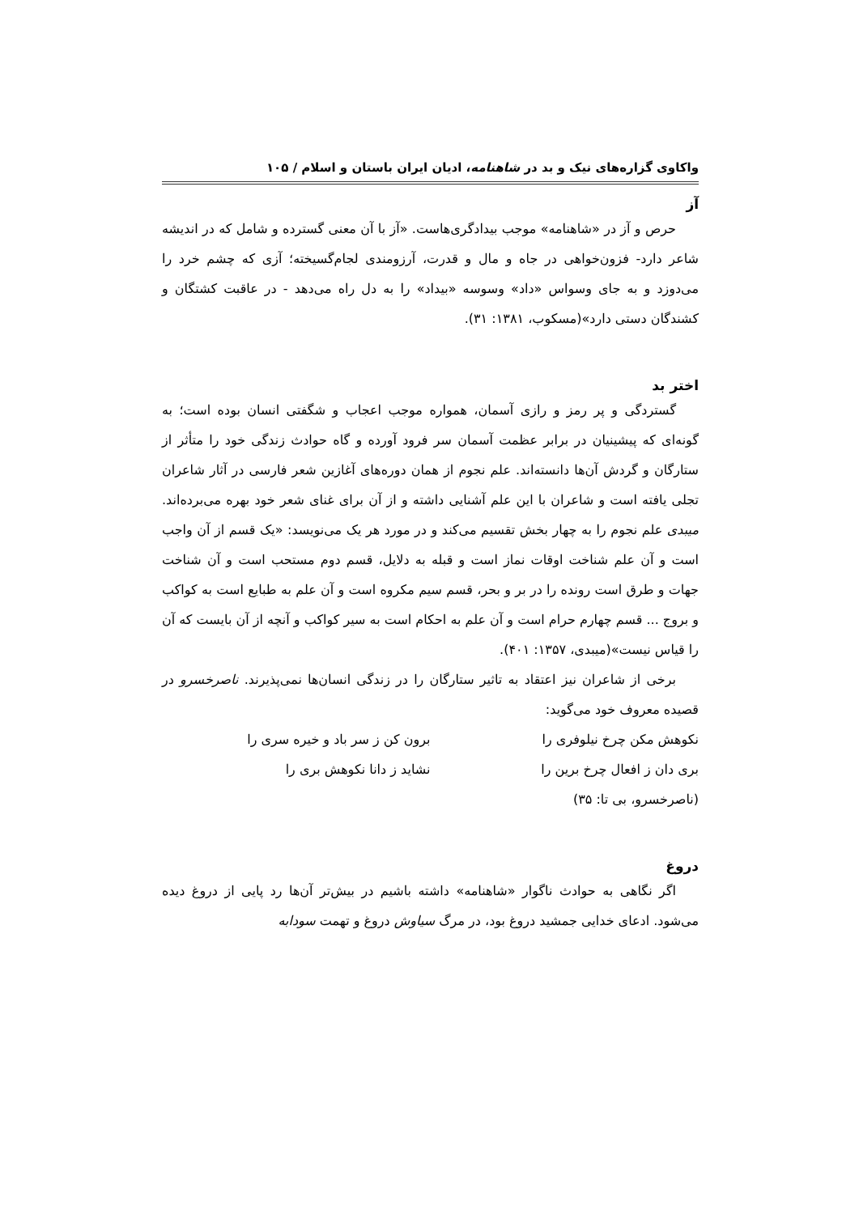واکاوی گزاره‌های نیک و بد در شاهنامه، ادیان ایران باستان و اسلام / ۱۰۵
آز
حرص و آز در «شاهنامه» موجب بیدادگری‌هاست. «آز با آن معنی گسترده و شامل که در اندیشه شاعر دارد- فزون‌خواهی در جاه و مال و قدرت، آرزومندی لجام‌گسیخته؛ آزی که چشم خرد را می‌دوزد و به جای وسواس «داد» وسوسه «بیداد» را به دل راه می‌دهد - در عاقبت کشتگان و کشندگان دستی دارد»(مسکوب، ۱۳۸۱: ۳۱).
اختر بد
گستردگی و پر رمز و رازی آسمان، همواره موجب اعجاب و شگفتی انسان بوده است؛ به گونه‌ای که پیشینیان در برابر عظمت آسمان سر فرود آورده و گاه حوادث زندگی خود را متأثر از ستارگان و گردش آن‌ها دانسته‌اند. علم نجوم از همان دوره‌های آغازین شعر فارسی در آثار شاعران تجلی یافته است و شاعران با این علم آشنایی داشته و از آن برای غنای شعر خود بهره می‌برده‌اند. میبدی علم نجوم را به چهار بخش تقسیم می‌کند و در مورد هر یک می‌نویسد: «یک قسم از آن واجب است و آن علم شناخت اوقات نماز است و قبله به دلایل، قسم دوم مستحب است و آن شناخت جهات و طرق است رونده را در بر و بحر، قسم سیم مکروه است و آن علم به طبایع است به کواکب و بروج ... قسم چهارم حرام است و آن علم به احکام است به سیر کواکب و آنچه از آن بایست که آن را قیاس نیست»(میبدی، ۱۳۵۷: ۴۰۱).
برخی از شاعران نیز اعتقاد به تاثیر ستارگان را در زندگی انسان‌ها نمی‌پذیرند. ناصرخسرو در قصیده معروف خود می‌گوید:
نکوهش مکن چرخ نیلوفری را برون کن ز سر باد و خیره سری را
بری دان ز افعال چرخ برین را نشاید ز دانا نکوهش بری را
(ناصرخسرو، بی تا: ۳۵)
دروغ
اگر نگاهی به حوادث ناگوار «شاهنامه» داشته باشیم در بیش‌تر آن‌ها رد پایی از دروغ دیده می‌شود. ادعای خدایی جمشید دروغ بود، در مرگ سیاوش دروغ و تهمت سودابه